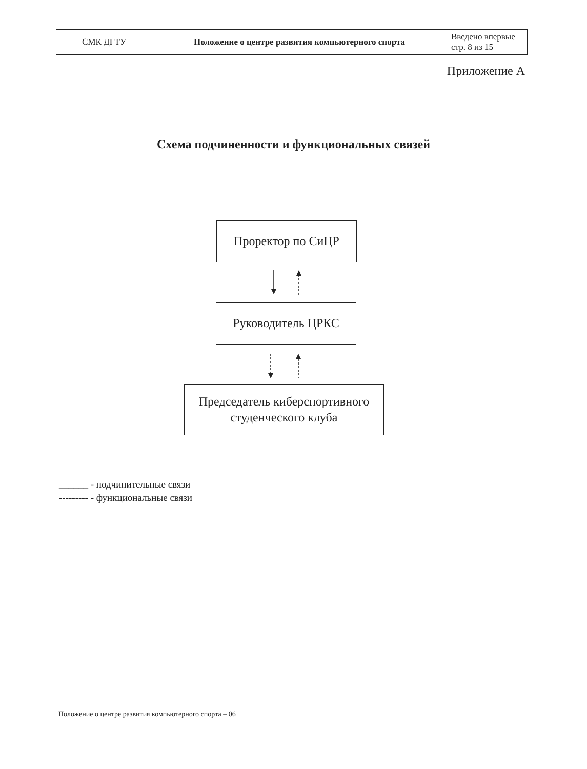| СМК ДГТУ | Положение о центре развития компьютерного спорта | Введено впервые стр. 8 из 15 |
Приложение А
Схема подчиненности и функциональных связей
Проректор по СиЦР
Руководитель ЦРКС
Председатель киберспортивного
студенческого клуба
______ - подчинительные связи
--------- - функциональные связи
Положение о центре развития компьютерного спорта – 06